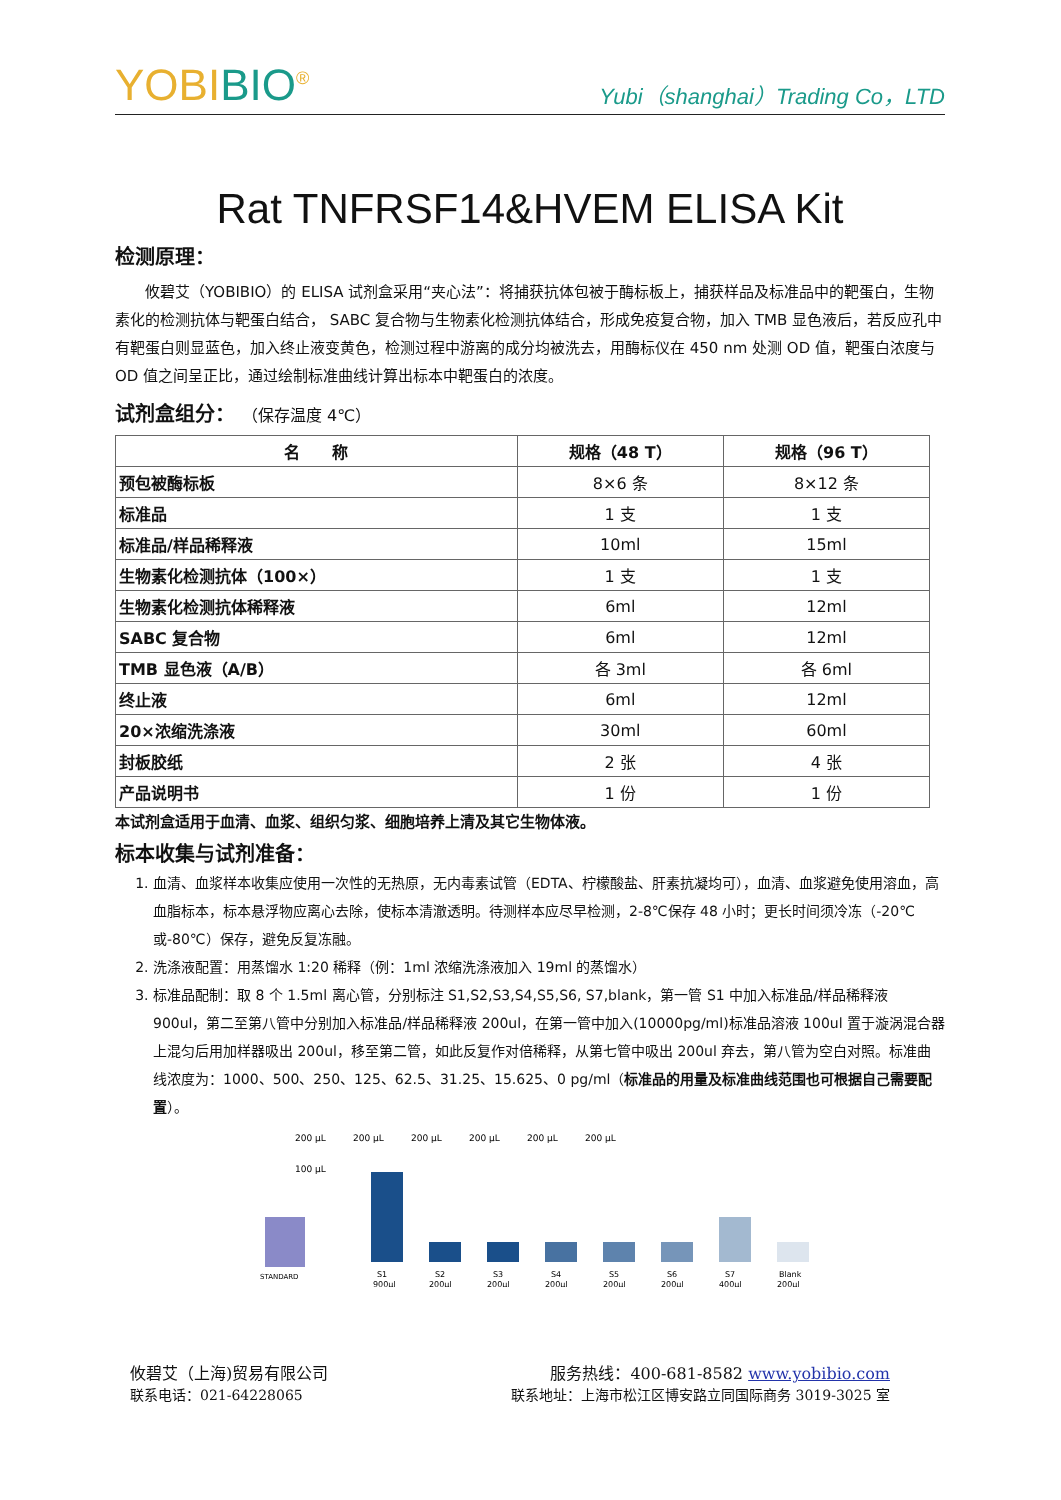YOBIBIO<sup>®</sup>
Yubi（shanghai）Trading Co，LTD
Rat TNFRSF14&HVEM ELISA Kit
检测原理：
　　攸碧艾（YOBIBIO）的 ELISA 试剂盒采用“夹心法”：将捕获抗体包被于酶标板上，捕获样品及标准品中的靶蛋白，生物素化的检测抗体与靶蛋白结合， SABC 复合物与生物素化检测抗体结合，形成免疫复合物，加入 TMB 显色液后，若反应孔中有靶蛋白则显蓝色，加入终止液变黄色，检测过程中游离的成分均被洗去，用酶标仪在 450 nm 处测 OD 值，靶蛋白浓度与 OD 值之间呈正比，通过绘制标准曲线计算出标本中靶蛋白的浓度。
试剂盒组分： （保存温度 4℃）
| 名 称 | 规格（48 T） | 规格（96 T） |
| --- | --- | --- |
| 预包被酶标板 | 8×6 条 | 8×12 条 |
| 标准品 | 1 支 | 1 支 |
| 标准品/样品稀释液 | 10ml | 15ml |
| 生物素化检测抗体（100×） | 1 支 | 1 支 |
| 生物素化检测抗体稀释液 | 6ml | 12ml |
| SABC 复合物 | 6ml | 12ml |
| TMB 显色液（A/B） | 各 3ml | 各 6ml |
| 终止液 | 6ml | 12ml |
| 20×浓缩洗涤液 | 30ml | 60ml |
| 封板胶纸 | 2 张 | 4 张 |
| 产品说明书 | 1 份 | 1 份 |
本试剂盒适用于血清、血浆、组织匀浆、细胞培养上清及其它生物体液。
标本收集与试剂准备：
1. 血清、血浆样本收集应使用一次性的无热原，无内毒素试管（EDTA、柠檬酸盐、肝素抗凝均可），血清、血浆避免使用溶血，高血脂标本，标本悬浮物应离心去除，使标本清澈透明。待测样本应尽早检测，2-8℃保存 48 小时；更长时间须冷冻（-20℃或-80℃）保存，避免反复冻融。
2. 洗涤液配置：用蒸馏水 1:20 稀释（例：1ml 浓缩洗涤液加入 19ml 的蒸馏水）
3. 标准品配制：取 8 个 1.5ml 离心管，分别标注 S1,S2,S3,S4,S5,S6, S7,blank，第一管 S1 中加入标准品/样品稀释液 900ul，第二至第八管中分别加入标准品/样品稀释液 200ul，在第一管中加入(10000pg/ml)标准品溶液 100ul 置于漩涡混合器上混匀后用加样器吸出 200ul，移至第二管，如此反复作对倍稀释，从第七管中吸出 200ul 弃去，第八管为空白对照。标准曲线浓度为：1000、500、250、125、62.5、31.25、15.625、0 pg/ml（标准品的用量及标准曲线范围也可根据自己需要配置）。
200 μL
200 μL
200 μL
200 μL
200 μL
200 μL
100 μL
STANDARD
S1
S2
S3
S4
S5
S6
S7
Blank
900μl
200μl
200μl
200μl
200μl
200μl
400μl
200μl
攸碧艾（上海)贸易有限公司 服务热线：400-681-8582 www.yobibio.com
联系电话：021-64228065 联系地址：上海市松江区博安路立同国际商务 3019-3025 室